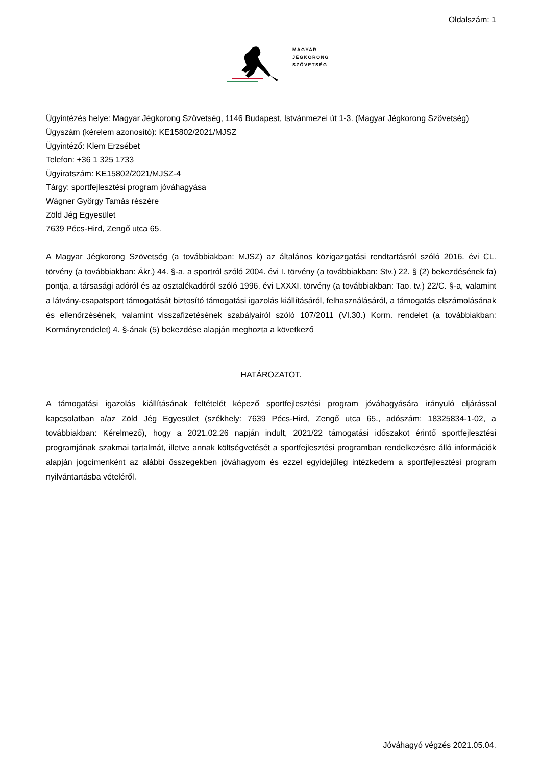Oldalszám: 1
MAGYAR
JÉGKORONG
SZÖVETSÉG
Ügyintézés helye: Magyar Jégkorong Szövetség, 1146 Budapest, Istvánmezei út 1-3. (Magyar Jégkorong Szövetség)
Ügyszám (kérelem azonosító): KE15802/2021/MJSZ
Ügyintéző: Klem Erzsébet
Telefon: +36 1 325 1733
Ügyiratszám: KE15802/2021/MJSZ-4
Tárgy: sportfejlesztési program jóváhagyása
Wágner György Tamás részére
Zöld Jég Egyesület
7639 Pécs-Hird, Zengő utca 65.
A Magyar Jégkorong Szövetség (a továbbiakban: MJSZ) az általános közigazgatási rendtartásról szóló 2016. évi CL. törvény (a továbbiakban: Ákr.) 44. §-a, a sportról szóló 2004. évi I. törvény (a továbbiakban: Stv.) 22. § (2) bekezdésének fa) pontja, a társasági adóról és az osztalékadóról szóló 1996. évi LXXXI. törvény (a továbbiakban: Tao. tv.) 22/C. §-a, valamint a látvány-csapatsport támogatását biztosító támogatási igazolás kiállításáról, felhasználásáról, a támogatás elszámolásának és ellenőrzésének, valamint visszafizetésének szabályairól szóló 107/2011 (VI.30.) Korm. rendelet (a továbbiakban: Kormányrendelet) 4. §-ának (5) bekezdése alapján meghozta a következő
HATÁROZATOT.
A támogatási igazolás kiállításának feltételét képező sportfejlesztési program jóváhagyására irányuló eljárással kapcsolatban a/az Zöld Jég Egyesület (székhely: 7639 Pécs-Hird, Zengő utca 65., adószám: 18325834-1-02, a továbbiakban: Kérelmező), hogy a 2021.02.26 napján indult, 2021/22 támogatási időszakot érintő sportfejlesztési programjának szakmai tartalmát, illetve annak költségvetését a sportfejlesztési programban rendelkezésre álló információk alapján jogcímenként az alábbi összegekben jóváhagyom és ezzel egyidejűleg intézkedem a sportfejlesztési program nyilvántartásba vételéről.
Jóváhagyó végzés 2021.05.04.